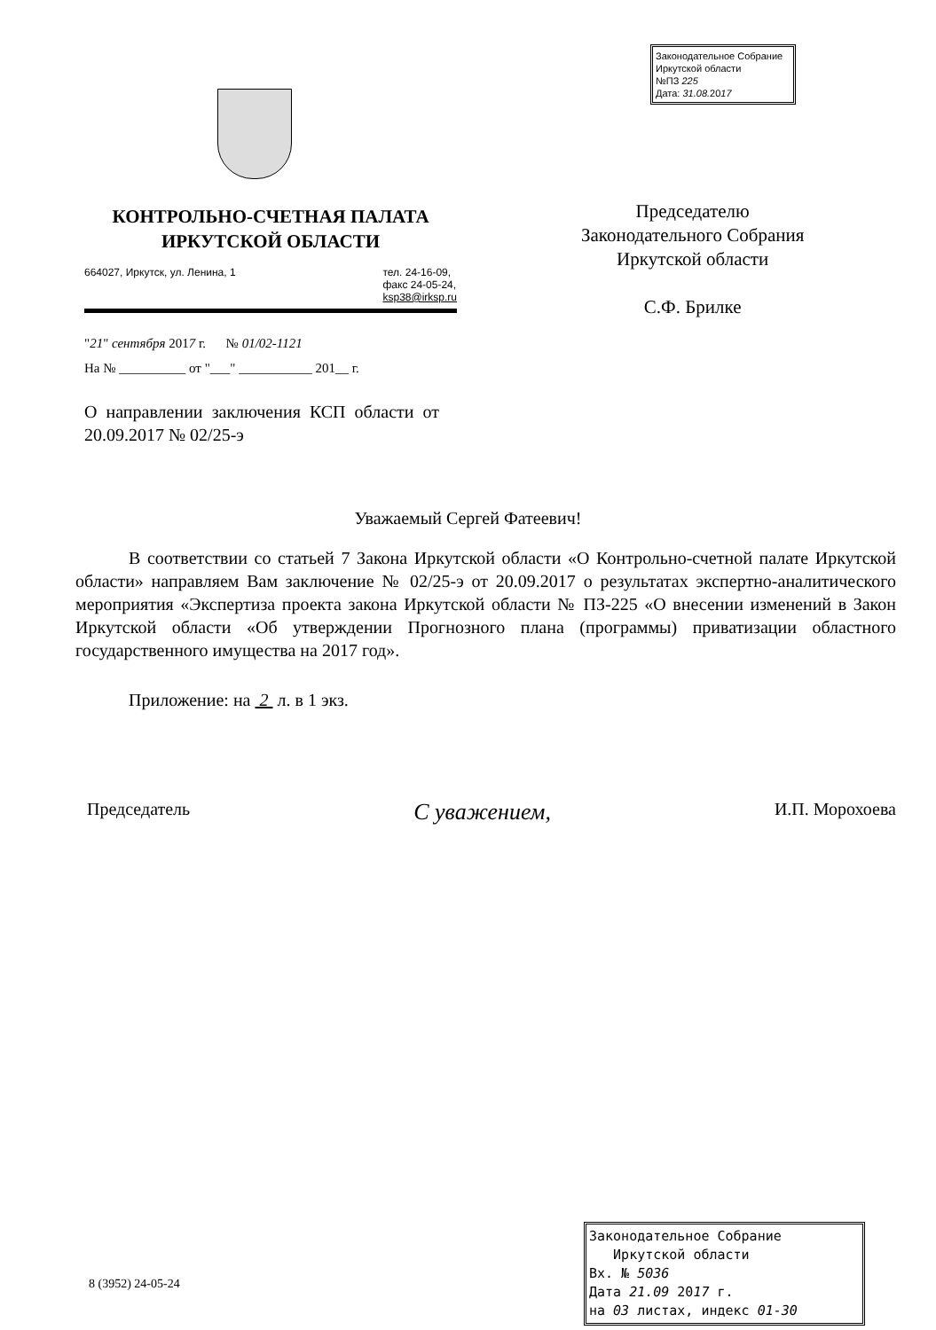Законодательное Собрание
Иркутской области
№ПЗ 225
Дата: 31.08. 2017
КОНТРОЛЬНО-СЧЕТНАЯ ПАЛАТА
ИРКУТСКОЙ ОБЛАСТИ
664027, Иркутск, ул. Ленина, 1 тел. 24-16-09,
факс 24-05-24,
ksp38@irksp.ru
"21" сентября 2017 г. № 01/02-1121
На № __________ от "___" ___________ 201__ г.
О направлении заключения КСП области от 20.09.2017 № 02/25-э
Председателю
Законодательного Собрания
Иркутской области
С.Ф. Брилке
Уважаемый Сергей Фатеевич!
В соответствии со статьей 7 Закона Иркутской области «О Контрольно-счетной палате Иркутской области» направляем Вам заключение № 02/25-э от 20.09.2017 о результатах экспертно-аналитического мероприятия «Экспертиза проекта закона Иркутской области № ПЗ-225 «О внесении изменений в Закон Иркутской области «Об утверждении Прогнозного плана (программы) приватизации областного государственного имущества на 2017 год».
Приложение: на 2 л. в 1 экз.
Председатель С уважением, И.П. Морохоева
8 (3952) 24-05-24
Законодательное Собрание
Иркутской области
Вх. № 5036
Дата 21.09 2017 г.
на 03 листах, индекс 01-30